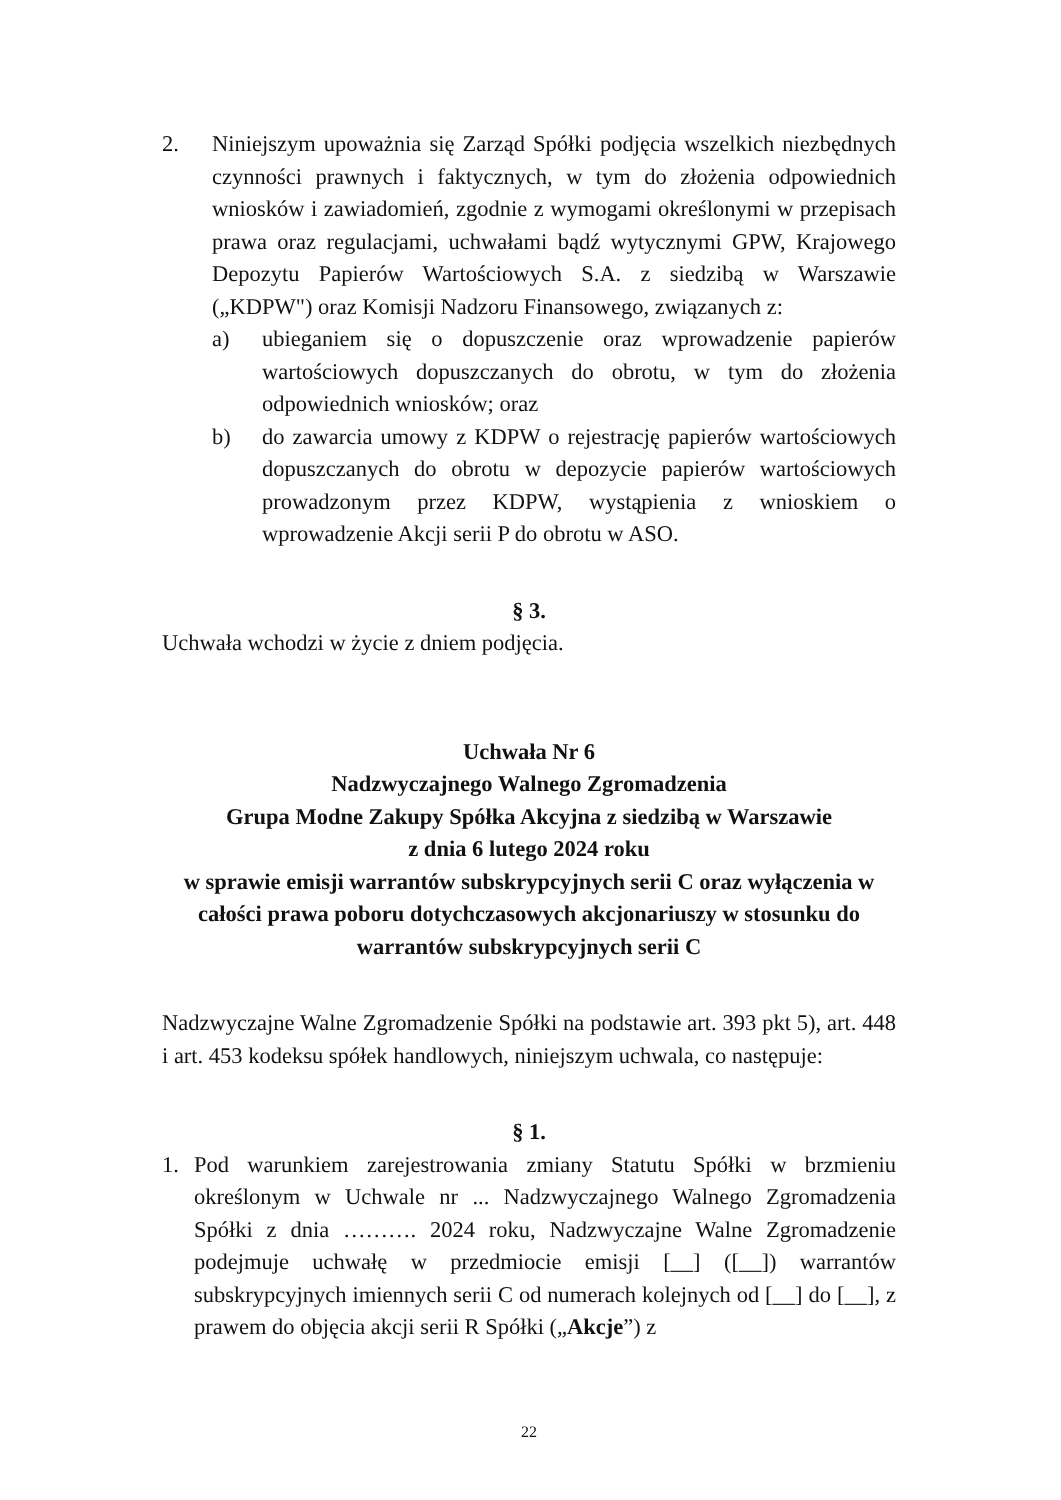2. Niniejszym upoważnia się Zarząd Spółki podjęcia wszelkich niezbędnych czynności prawnych i faktycznych, w tym do złożenia odpowiednich wniosków i zawiadomień, zgodnie z wymogami określonymi w przepisach prawa oraz regulacjami, uchwałami bądź wytycznymi GPW, Krajowego Depozytu Papierów Wartościowych S.A. z siedzibą w Warszawie („KDPW") oraz Komisji Nadzoru Finansowego, związanych z:
a) ubieganiem się o dopuszczenie oraz wprowadzenie papierów wartościowych dopuszczanych do obrotu, w tym do złożenia odpowiednich wniosków; oraz
b) do zawarcia umowy z KDPW o rejestrację papierów wartościowych dopuszczanych do obrotu w depozycie papierów wartościowych prowadzonym przez KDPW, wystąpienia z wnioskiem o wprowadzenie Akcji serii P do obrotu w ASO.
§ 3.
Uchwała wchodzi w życie z dniem podjęcia.
Uchwała Nr 6
Nadzwyczajnego Walnego Zgromadzenia
Grupa Modne Zakupy Spółka Akcyjna z siedzibą w Warszawie
z dnia 6 lutego 2024 roku
w sprawie emisji warrantów subskrypcyjnych serii C oraz wyłączenia w całości prawa poboru dotychczasowych akcjonariuszy w stosunku do warrantów subskrypcyjnych serii C
Nadzwyczajne Walne Zgromadzenie Spółki na podstawie art. 393 pkt 5), art. 448 i art. 453 kodeksu spółek handlowych, niniejszym uchwala, co następuje:
§ 1.
1. Pod warunkiem zarejestrowania zmiany Statutu Spółki w brzmieniu określonym w Uchwale nr ... Nadzwyczajnego Walnego Zgromadzenia Spółki z dnia ………. 2024 roku, Nadzwyczajne Walne Zgromadzenie podejmuje uchwałę w przedmiocie emisji [__] ([__]) warrantów subskrypcyjnych imiennych serii C od numerach kolejnych od [__] do [__], z prawem do objęcia akcji serii R Spółki („Akcje”) z
22